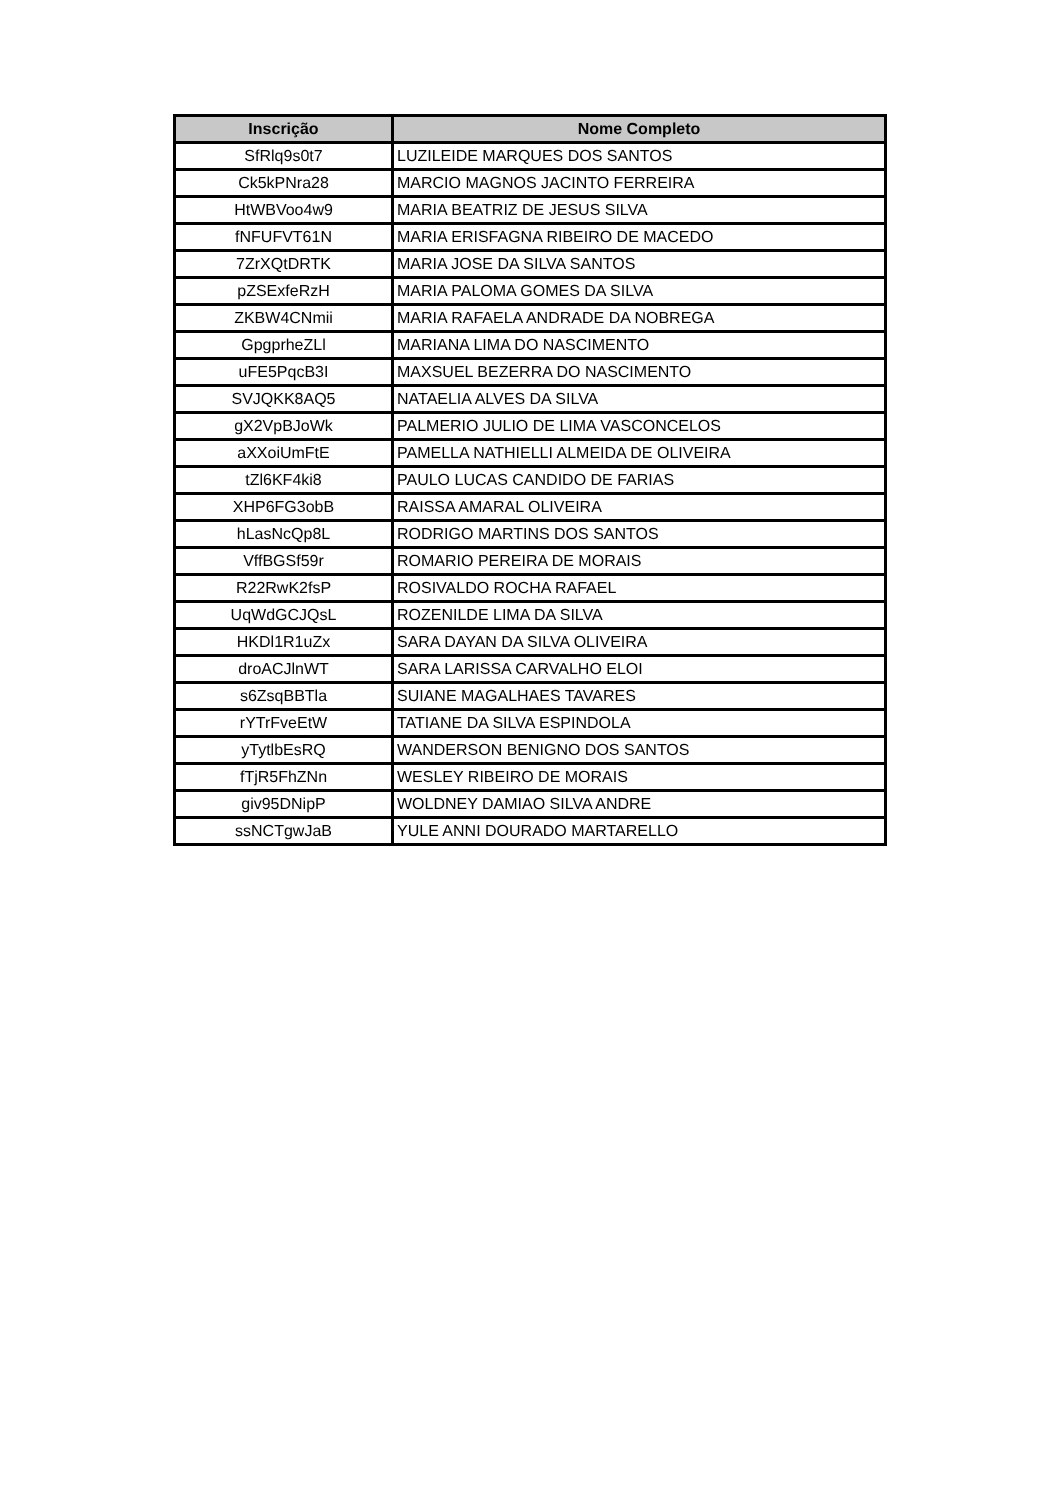| Inscrição | Nome Completo |
| --- | --- |
| SfRlq9s0t7 | LUZILEIDE MARQUES DOS SANTOS |
| Ck5kPNra28 | MARCIO MAGNOS JACINTO FERREIRA |
| HtWBVoo4w9 | MARIA BEATRIZ DE JESUS SILVA |
| fNFUFVT61N | MARIA ERISFAGNA RIBEIRO DE MACEDO |
| 7ZrXQtDRTK | MARIA JOSE DA SILVA SANTOS |
| pZSExfeRzH | MARIA PALOMA GOMES DA SILVA |
| ZKBW4CNmii | MARIA RAFAELA ANDRADE DA NOBREGA |
| GpgprheZLl | MARIANA LIMA DO NASCIMENTO |
| uFE5PqcB3I | MAXSUEL BEZERRA DO NASCIMENTO |
| SVJQKK8AQ5 | NATAELIA ALVES DA SILVA |
| gX2VpBJoWk | PALMERIO JULIO DE LIMA VASCONCELOS |
| aXXoiUmFtE | PAMELLA NATHIELLI ALMEIDA DE OLIVEIRA |
| tZl6KF4ki8 | PAULO LUCAS CANDIDO DE FARIAS |
| XHP6FG3obB | RAISSA AMARAL OLIVEIRA |
| hLasNcQp8L | RODRIGO MARTINS DOS SANTOS |
| VffBGSf59r | ROMARIO PEREIRA DE MORAIS |
| R22RwK2fsP | ROSIVALDO ROCHA RAFAEL |
| UqWdGCJQsL | ROZENILDE LIMA DA SILVA |
| HKDl1R1uZx | SARA DAYAN DA SILVA OLIVEIRA |
| droACJlnWT | SARA LARISSA CARVALHO ELOI |
| s6ZsqBBTla | SUIANE MAGALHAES TAVARES |
| rYTrFveEtW | TATIANE DA SILVA ESPINDOLA |
| yTytlbEsRQ | WANDERSON BENIGNO DOS SANTOS |
| fTjR5FhZNn | WESLEY RIBEIRO DE MORAIS |
| giv95DNipP | WOLDNEY DAMIAO SILVA ANDRE |
| ssNCTgwJaB | YULE ANNI DOURADO MARTARELLO |